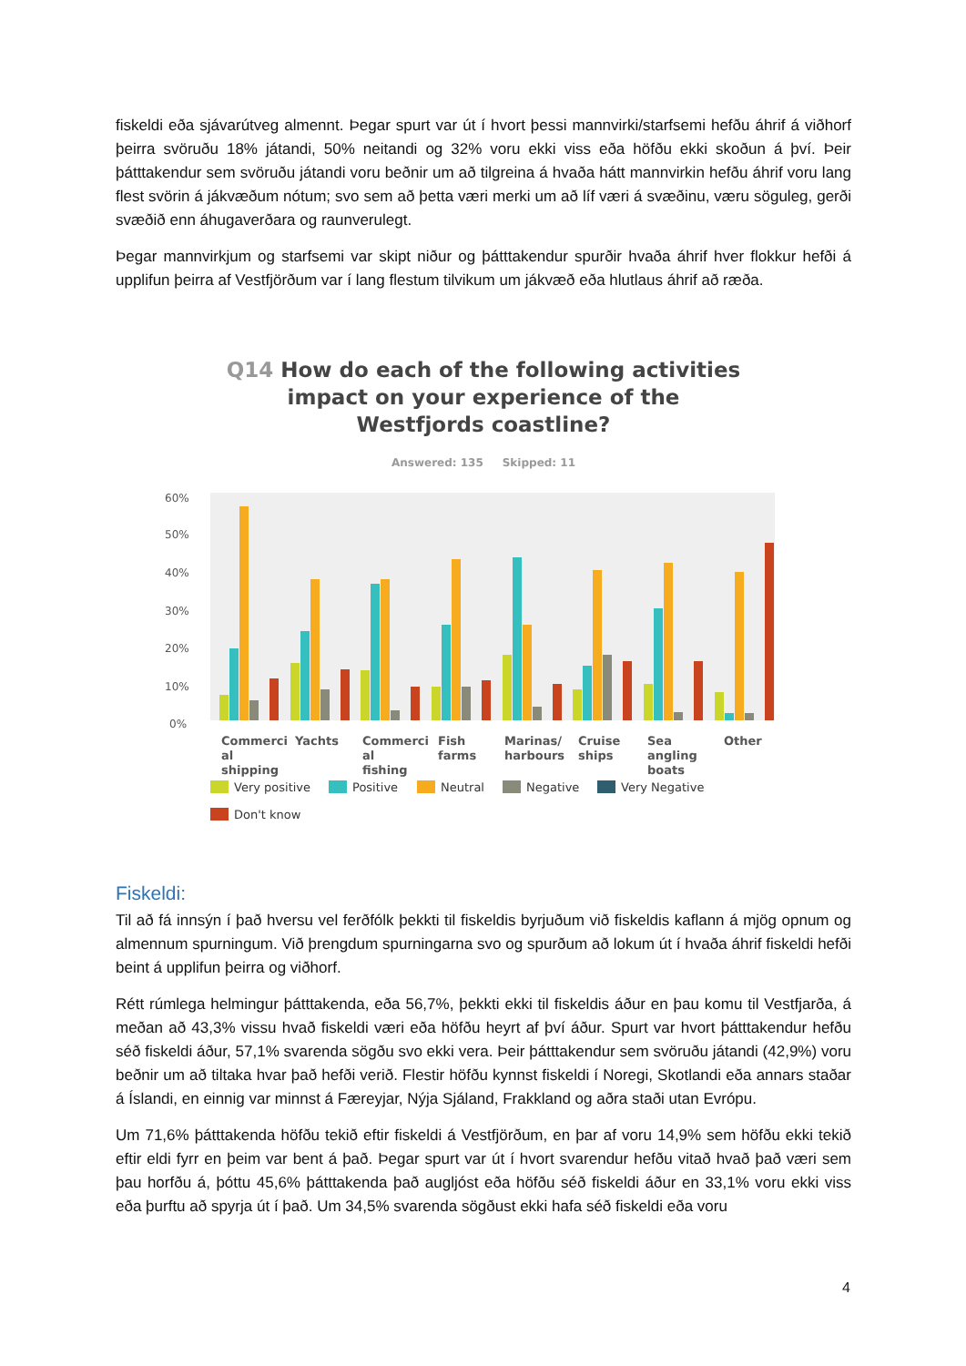fiskeldi eða sjávarútveg almennt. Þegar spurt var út í hvort þessi mannvirki/starfsemi hefðu áhrif á viðhorf þeirra svöruðu 18% játandi, 50% neitandi og 32% voru ekki viss eða höfðu ekki skoðun á því. Þeir þátttakendur sem svöruðu játandi voru beðnir um að tilgreina á hvaða hátt mannvirkin hefðu áhrif voru lang flest svörin á jákvæðum nótum; svo sem að þetta væri merki um að líf væri á svæðinu, væru söguleg, gerði svæðið enn áhugaverðara og raunverulegt.
Þegar mannvirkjum og starfsemi var skipt niður og þátttakendur spurðir hvaða áhrif hver flokkur hefði á upplifun þeirra af Vestfjörðum var í lang flestum tilvikum um jákvæð eða hlutlaus áhrif að ræða.
Q14 How do each of the following activities
impact on your experience of the
Westfjords coastline?
Answered: 135 Skipped: 11
60%
50%
40%
30%
20%
10%
0%
Commerci
al
shipping
Yachts
Commerci
al
fishing
Fish
farms
Marinas/
harbours
Cruise
ships
Sea
angling
boats
Other
Very positive
Positive
Neutral
Negative
Very Negative
Don't know
Fiskeldi:
Til að fá innsýn í það hversu vel ferðfólk þekkti til fiskeldis byrjuðum við fiskeldis kaflann á mjög opnum og almennum spurningum. Við þrengdum spurningarna svo og spurðum að lokum út í hvaða áhrif fiskeldi hefði beint á upplifun þeirra og viðhorf.
Rétt rúmlega helmingur þátttakenda, eða 56,7%, þekkti ekki til fiskeldis áður en þau komu til Vestfjarða, á meðan að 43,3% vissu hvað fiskeldi væri eða höfðu heyrt af því áður. Spurt var hvort þátttakendur hefðu séð fiskeldi áður, 57,1% svarenda sögðu svo ekki vera. Þeir þátttakendur sem svöruðu játandi (42,9%) voru beðnir um að tiltaka hvar það hefði verið. Flestir höfðu kynnst fiskeldi í Noregi, Skotlandi eða annars staðar á Íslandi, en einnig var minnst á Færeyjar, Nýja Sjáland, Frakkland og aðra staði utan Evrópu.
Um 71,6% þátttakenda höfðu tekið eftir fiskeldi á Vestfjörðum, en þar af voru 14,9% sem höfðu ekki tekið eftir eldi fyrr en þeim var bent á það. Þegar spurt var út í hvort svarendur hefðu vitað hvað það væri sem þau horfðu á, þóttu 45,6% þátttakenda það augljóst eða höfðu séð fiskeldi áður en 33,1% voru ekki viss eða þurftu að spyrja út í það. Um 34,5% svarenda sögðust ekki hafa séð fiskeldi eða voru
4